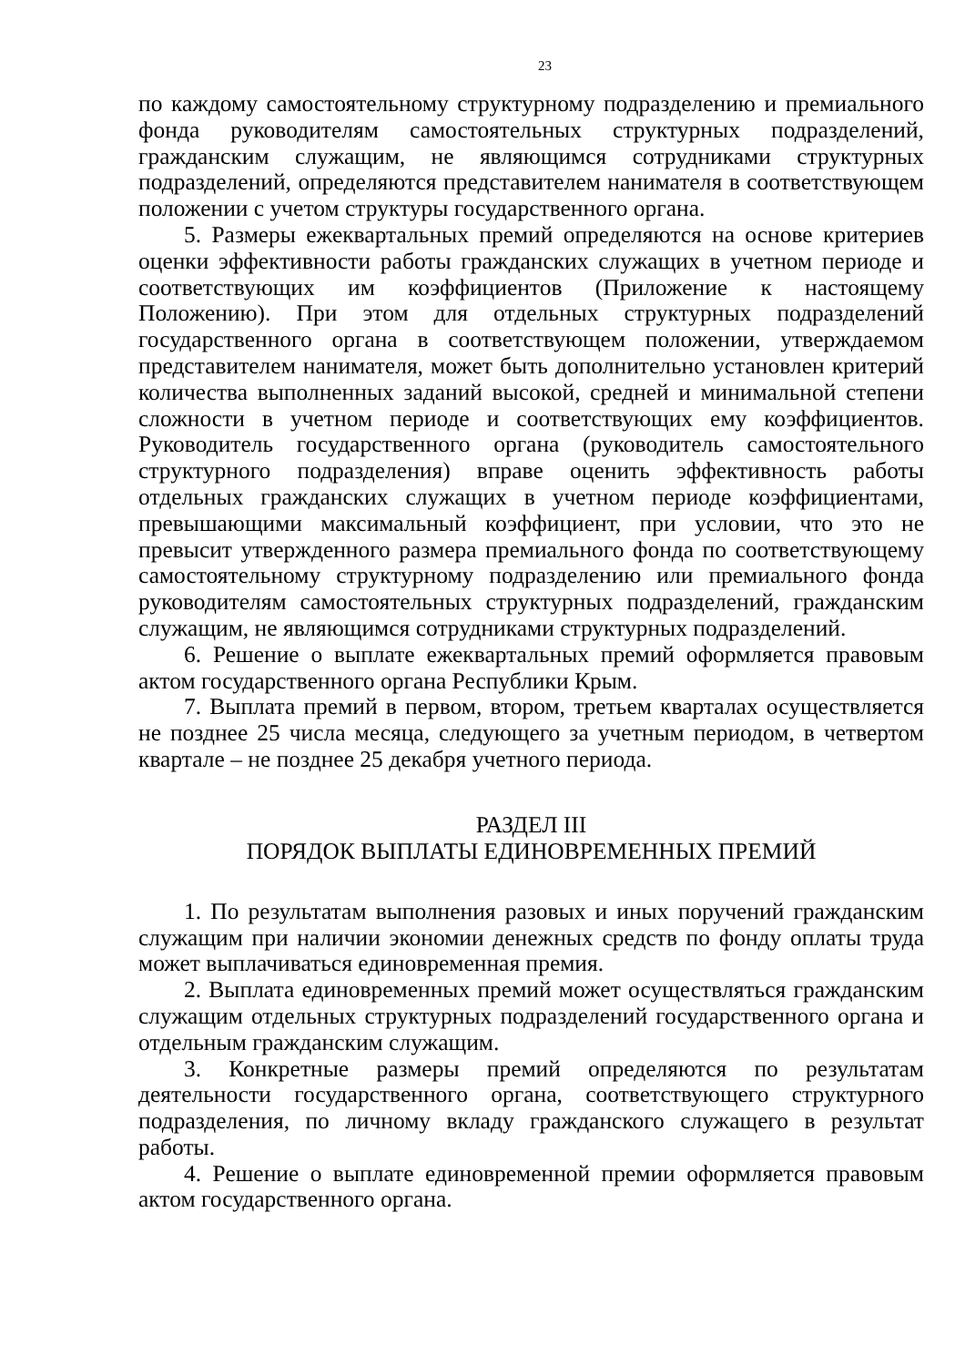23
по каждому самостоятельному структурному подразделению и премиального фонда руководителям самостоятельных структурных подразделений, гражданским служащим, не являющимся сотрудниками структурных подразделений, определяются представителем нанимателя в соответствующем положении с учетом структуры государственного органа.
5. Размеры ежеквартальных премий определяются на основе критериев оценки эффективности работы гражданских служащих в учетном периоде и соответствующих им коэффициентов (Приложение к настоящему Положению). При этом для отдельных структурных подразделений государственного органа в соответствующем положении, утверждаемом представителем нанимателя, может быть дополнительно установлен критерий количества выполненных заданий высокой, средней и минимальной степени сложности в учетном периоде и соответствующих ему коэффициентов. Руководитель государственного органа (руководитель самостоятельного структурного подразделения) вправе оценить эффективность работы отдельных гражданских служащих в учетном периоде коэффициентами, превышающими максимальный коэффициент, при условии, что это не превысит утвержденного размера премиального фонда по соответствующему самостоятельному структурному подразделению или премиального фонда руководителям самостоятельных структурных подразделений, гражданским служащим, не являющимся сотрудниками структурных подразделений.
6. Решение о выплате ежеквартальных премий оформляется правовым актом государственного органа Республики Крым.
7. Выплата премий в первом, втором, третьем кварталах осуществляется не позднее 25 числа месяца, следующего за учетным периодом, в четвертом квартале – не позднее 25 декабря учетного периода.
РАЗДЕЛ III
ПОРЯДОК ВЫПЛАТЫ ЕДИНОВРЕМЕННЫХ ПРЕМИЙ
1. По результатам выполнения разовых и иных поручений гражданским служащим при наличии экономии денежных средств по фонду оплаты труда может выплачиваться единовременная премия.
2. Выплата единовременных премий может осуществляться гражданским служащим отдельных структурных подразделений государственного органа и отдельным гражданским служащим.
3. Конкретные размеры премий определяются по результатам деятельности государственного органа, соответствующего структурного подразделения, по личному вкладу гражданского служащего в результат работы.
4. Решение о выплате единовременной премии оформляется правовым актом государственного органа.